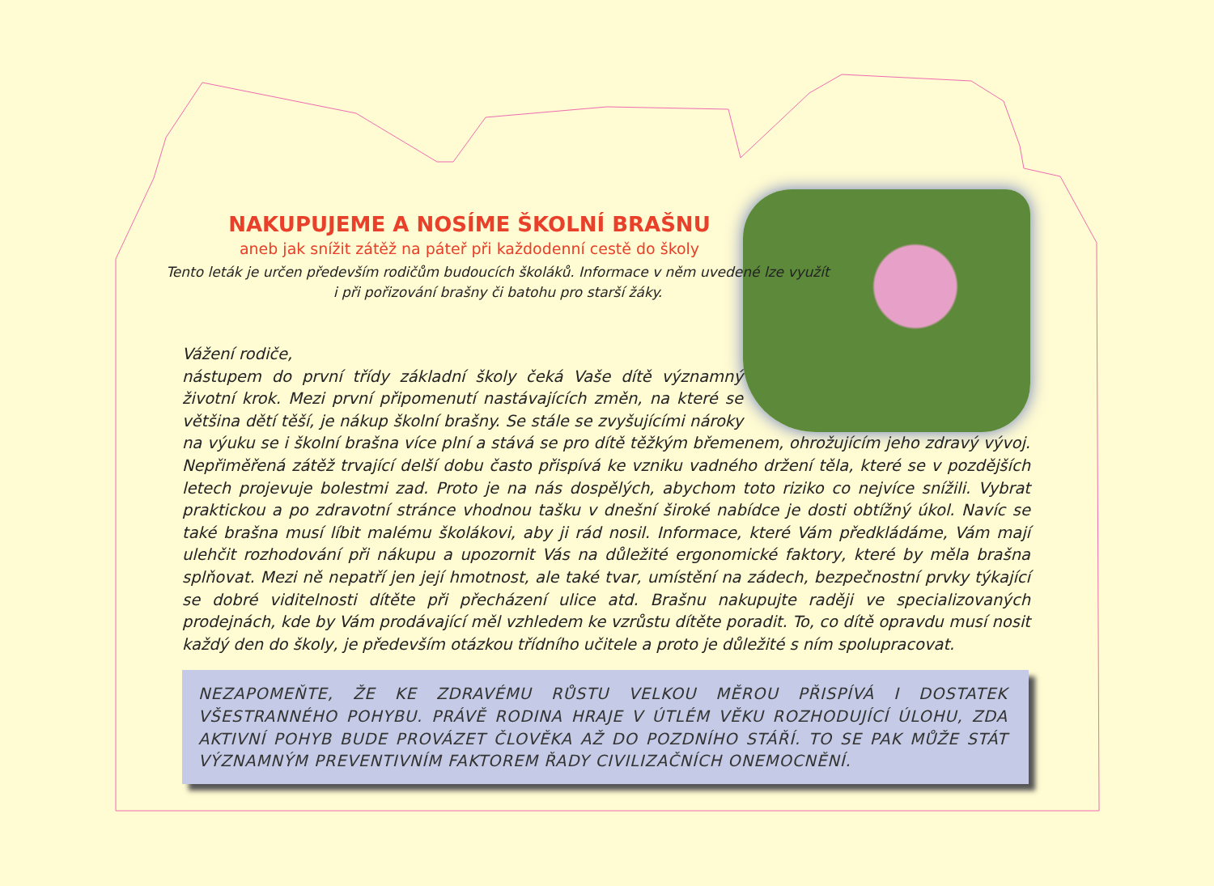NAKUPUJEME A NOSÍME ŠKOLNÍ BRAŠNU
aneb jak snížit zátěž na páteř při každodenní cestě do školy
Tento leták je určen především rodičům budoucích školáků. Informace v něm uvedené lze využít
i při pořizování brašny či batohu pro starší žáky.
Vážení rodiče,
nástupem do první třídy základní školy čeká Vaše dítě významný životní krok. Mezi první připomenutí nastávajících změn, na které se většina dětí těší, je nákup školní brašny. Se stále se zvyšujícími nároky na výuku se i školní brašna více plní a stává se pro dítě těžkým břemenem, ohrožujícím jeho zdravý vývoj. Nepřiměřená zátěž trvající delší dobu často přispívá ke vzniku vadného držení těla, které se v pozdějších letech projevuje bolestmi zad. Proto je na nás dospělých, abychom toto riziko co nejvíce snížili. Vybrat praktickou a po zdravotní stránce vhodnou tašku v dnešní široké nabídce je dosti obtížný úkol. Navíc se také brašna musí líbit malému školákovi, aby ji rád nosil. Informace, které Vám předkládáme, Vám mají ulehčit rozhodování při nákupu a upozornit Vás na důležité ergonomické faktory, které by měla brašna splňovat. Mezi ně nepatří jen její hmotnost, ale také tvar, umístění na zádech, bezpečnostní prvky týkající se dobré viditelnosti dítěte při přecházení ulice atd. Brašnu nakupujte raději ve specializovaných prodejnách, kde by Vám prodávající měl vzhledem ke vzrůstu dítěte poradit. To, co dítě opravdu musí nosit každý den do školy, je především otázkou třídního učitele a proto je důležité s ním spolupracovat.
NEZAPOMEŇTE, ŽE KE ZDRAVÉMU RŮSTU VELKOU MĚROU PŘISPÍVÁ I DOSTATEK VŠESTRANNÉHO POHYBU. PRÁVĚ RODINA HRAJE V ÚTLÉM VĚKU ROZHODUJÍCÍ ÚLOHU, ZDA AKTIVNÍ POHYB BUDE PROVÁZET ČLOVĚKA AŽ DO POZDNÍHO STÁŘÍ. TO SE PAK MŮŽE STÁT VÝZNAMNÝM PREVENTIVNÍM FAKTOREM ŘADY CIVILIZAČNÍCH ONEMOCNĚNÍ.